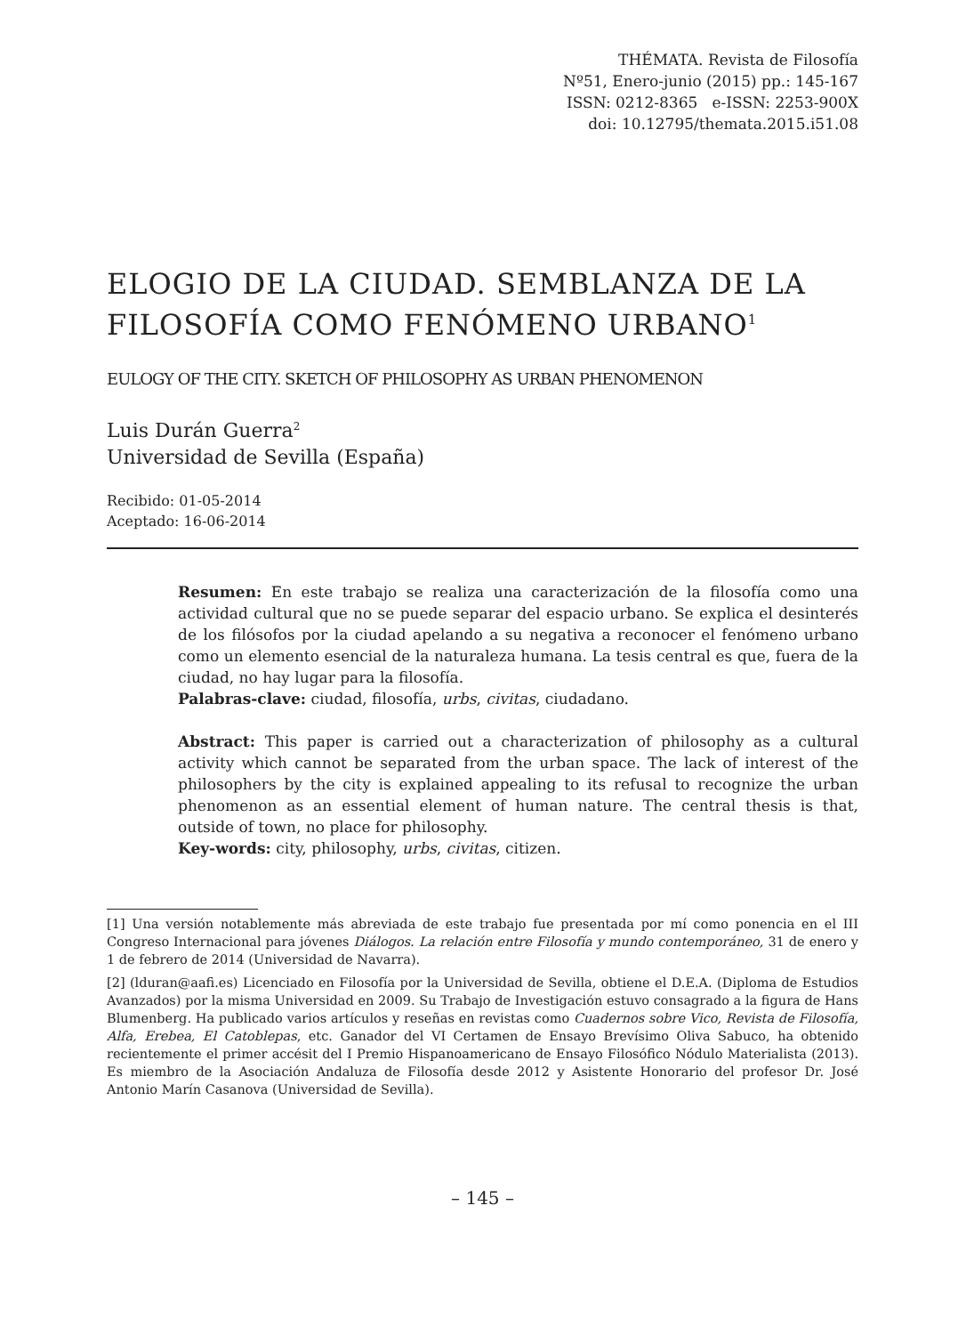THÉMATA. Revista de Filosofía
Nº51, Enero-junio (2015) pp.: 145-167
ISSN: 0212-8365 e-ISSN: 2253-900X
doi: 10.12795/themata.2015.i51.08
ELOGIO DE LA CIUDAD. SEMBLANZA DE LA FILOSOFÍA COMO FENÓMENO URBANO<sup>1</sup>
EULOGY OF THE CITY. SKETCH OF PHILOSOPHY AS URBAN PHENOMENON
Luis Durán Guerra<sup>2</sup>
Universidad de Sevilla (España)
Recibido: 01-05-2014
Aceptado: 16-06-2014
Resumen: En este trabajo se realiza una caracterización de la filosofía como una actividad cultural que no se puede separar del espacio urbano. Se explica el desinterés de los filósofos por la ciudad apelando a su negativa a reconocer el fenómeno urbano como un elemento esencial de la naturaleza humana. La tesis central es que, fuera de la ciudad, no hay lugar para la filosofía.
Palabras-clave: ciudad, filosofía, urbs, civitas, ciudadano.
Abstract: This paper is carried out a characterization of philosophy as a cultural activity which cannot be separated from the urban space. The lack of interest of the philosophers by the city is explained appealing to its refusal to recognize the urban phenomenon as an essential element of human nature. The central thesis is that, outside of town, no place for philosophy.
Key-words: city, philosophy, urbs, civitas, citizen.
[1] Una versión notablemente más abreviada de este trabajo fue presentada por mí como ponencia en el III Congreso Internacional para jóvenes Diálogos. La relación entre Filosofía y mundo contemporáneo, 31 de enero y 1 de febrero de 2014 (Universidad de Navarra).
[2] (lduran@aafi.es) Licenciado en Filosofía por la Universidad de Sevilla, obtiene el D.E.A. (Diploma de Estudios Avanzados) por la misma Universidad en 2009. Su Trabajo de Investigación estuvo consagrado a la figura de Hans Blumenberg. Ha publicado varios artículos y reseñas en revistas como Cuadernos sobre Vico, Revista de Filosofía, Alfa, Erebea, El Catoblepas, etc. Ganador del VI Certamen de Ensayo Brevísimo Oliva Sabuco, ha obtenido recientemente el primer accésit del I Premio Hispanoamericano de Ensayo Filosófico Nódulo Materialista (2013). Es miembro de la Asociación Andaluza de Filosofía desde 2012 y Asistente Honorario del profesor Dr. José Antonio Marín Casanova (Universidad de Sevilla).
– 145 –